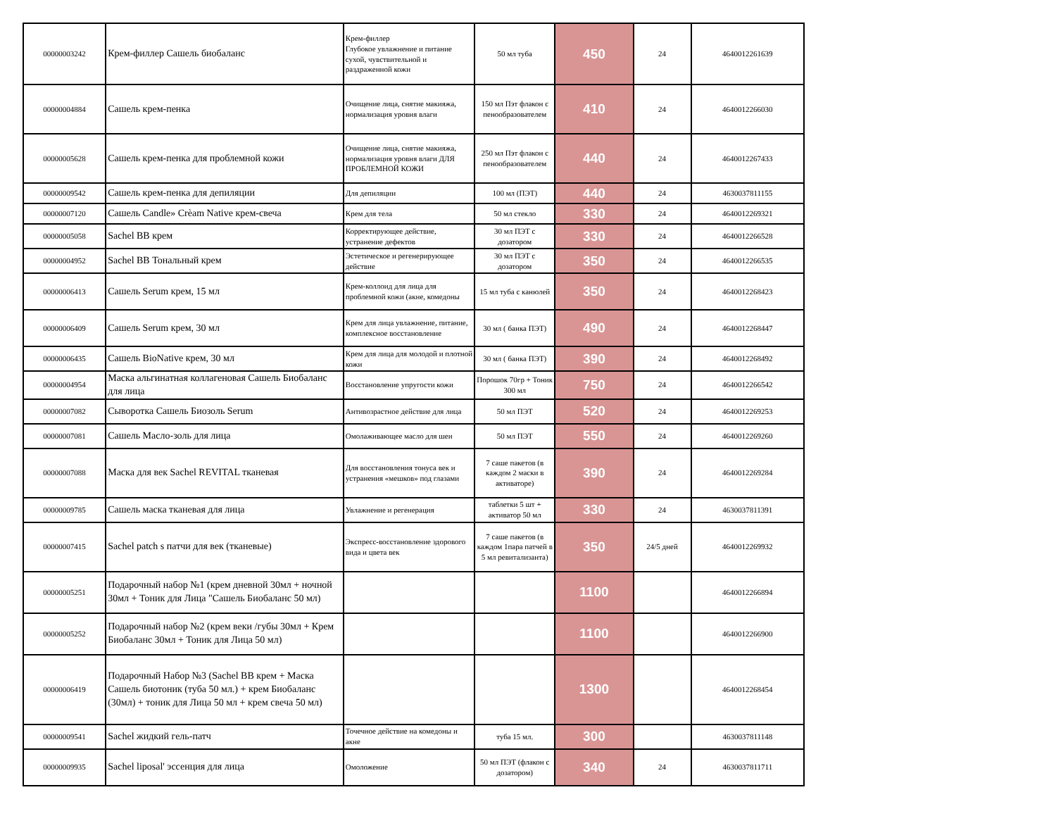| 00000003242 | Крем-филлер Сашель биобаланс | Крем-филлер Глубокое увлажнение и питание сухой, чувствительной и раздраженной кожи | 50 мл туба | 450 | 24 | 4640012261639 |
| 00000004884 | Сашель крем-пенка | Очищение лица, снятие макияжа, нормализация уровня влаги | 150 мл Пэт флакон с пенообразователем | 410 | 24 | 4640012266030 |
| 00000005628 | Сашель крем-пенка для проблемной кожи | Очищение лица, снятие макияжа, нормализация уровня влаги ДЛЯ ПРОБЛЕМНОЙ КОЖИ | 250 мл Пэт флакон с пенообразователем | 440 | 24 | 4640012267433 |
| 00000009542 | Сашель крем-пенка для депиляции | Для депиляции | 100 мл (ПЭТ) | 440 | 24 | 4630037811155 |
| 00000007120 | Сашель Candle» Crèam Native крем-свеча | Крем для тела | 50 мл стекло | 330 | 24 | 4640012269321 |
| 00000005058 | Sachel BB крем | Корректирующее действие, устранение дефектов | 30 мл ПЭТ с дозатором | 330 | 24 | 4640012266528 |
| 00000004952 | Sachel BB Тональный крем | Эстетическое и регенерирующее действие | 30 мл ПЭТ с дозатором | 350 | 24 | 4640012266535 |
| 00000006413 | Сашель Serum крем, 15 мл | Крем-коллоид для лица для проблемной кожи (акне, комедоны | 15 мл туба с канюлей | 350 | 24 | 4640012268423 |
| 00000006409 | Сашель Serum крем, 30 мл | Крем для лица увлажнение, питание, комплексное восстановление | 30 мл ( банка ПЭТ) | 490 | 24 | 4640012268447 |
| 00000006435 | Сашель BioNative крем, 30 мл | Крем для лица для молодой и плотной кожи | 30 мл ( банка ПЭТ) | 390 | 24 | 4640012268492 |
| 00000004954 | Маска альгинатная коллагеновая Сашель Биобаланс для лица | Восстановление упругости кожи | Порошок 70гр + Тоник 300 мл | 750 | 24 | 4640012266542 |
| 00000007082 | Сыворотка Сашель Биозоль Serum | Антивозрастное действие для лица | 50 мл ПЭТ | 520 | 24 | 4640012269253 |
| 00000007081 | Сашель Масло-золь для лица | Омолаживающее масло для шеи | 50 мл ПЭТ | 550 | 24 | 4640012269260 |
| 00000007088 | Маска для век Sachel REVITAL тканевая | Для восстановления тонуса век и устранения «мешков» под глазами | 7 саше пакетов (в каждом 2 маски в активаторе) | 390 | 24 | 4640012269284 |
| 00000009785 | Сашель маска тканевая для лица | Увлажнение и регенерация | таблетки 5 шт + активатор 50 мл | 330 | 24 | 4630037811391 |
| 00000007415 | Sachel patch s патчи для век (тканевые) | Экспресс-восстановление здорового вида и цвета век | 7 саше пакетов (в каждом 1пара патчей в 5 мл ревитализанта) | 350 | 24/5 дней | 4640012269932 |
| 00000005251 | Подарочный набор №1 (крем дневной 30мл + ночной 30мл + Тоник для Лица "Сашель Биобаланс 50 мл) | | | 1100 | | 4640012266894 |
| 00000005252 | Подарочный набор №2 (крем веки /губы 30мл + Крем Биобаланс 30мл + Тоник для Лица 50 мл) | | | 1100 | | 4640012266900 |
| 00000006419 | Подарочный Набор №3 (Sachel BB крем + Маска Сашель биотоник (туба 50 мл.) + крем Биобаланс (30мл) + тоник для Лица 50 мл + крем свеча 50 мл) | | | 1300 | | 4640012268454 |
| 00000009541 | Sachel жидкий гель-патч | Точечное действие на комедоны и акне | туба 15 мл. | 300 | | 4630037811148 |
| 00000009935 | Sachel liposal' эссенция для лица | Омоложение | 50 мл ПЭТ (флакон с дозатором) | 340 | 24 | 4630037811711 |